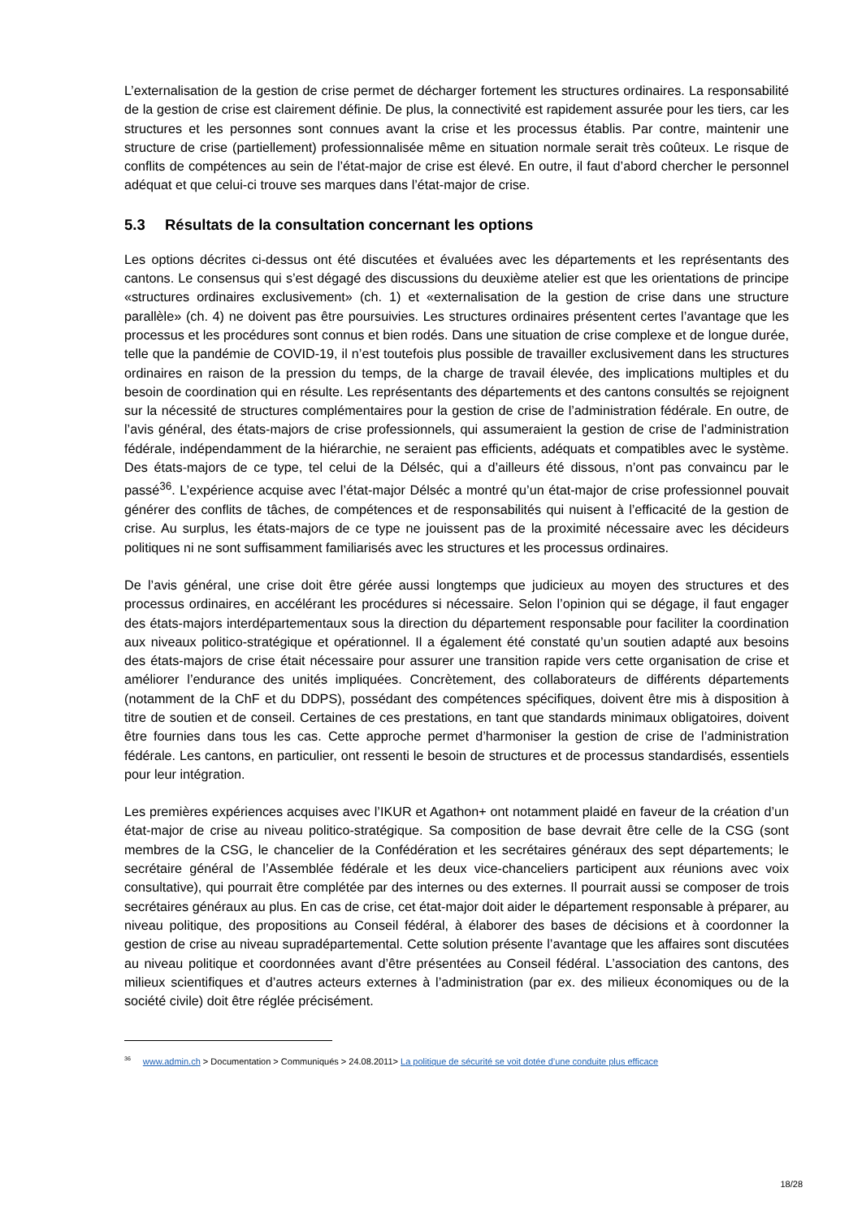L’externalisation de la gestion de crise permet de décharger fortement les structures ordinaires. La responsabilité de la gestion de crise est clairement définie. De plus, la connectivité est rapidement assurée pour les tiers, car les structures et les personnes sont connues avant la crise et les processus établis. Par contre, maintenir une structure de crise (partiellement) professionnalisée même en situation normale serait très coûteux. Le risque de conflits de compétences au sein de l’état-major de crise est élevé. En outre, il faut d’abord chercher le personnel adéquat et que celui-ci trouve ses marques dans l’état-major de crise.
5.3 Résultats de la consultation concernant les options
Les options décrites ci-dessus ont été discutées et évaluées avec les départements et les représentants des cantons. Le consensus qui s’est dégagé des discussions du deuxième atelier est que les orientations de principe «structures ordinaires exclusivement» (ch. 1) et «externalisation de la gestion de crise dans une structure parallèle» (ch. 4) ne doivent pas être poursuivies. Les structures ordinaires présentent certes l’avantage que les processus et les procédures sont connus et bien rodés. Dans une situation de crise complexe et de longue durée, telle que la pandémie de COVID-19, il n’est toutefois plus possible de travailler exclusivement dans les structures ordinaires en raison de la pression du temps, de la charge de travail élevée, des implications multiples et du besoin de coordination qui en résulte. Les représentants des départements et des cantons consultés se rejoignent sur la nécessité de structures complémentaires pour la gestion de crise de l’administration fédérale. En outre, de l’avis général, des états-majors de crise professionnels, qui assumeraient la gestion de crise de l’administration fédérale, indépendamment de la hiérarchie, ne seraient pas efficients, adéquats et compatibles avec le système. Des états-majors de ce type, tel celui de la Délséc, qui a d’ailleurs été dissous, n’ont pas convaincu par le passé<sup>36</sup>. L’expérience acquise avec l’état-major Délséc a montré qu’un état-major de crise professionnel pouvait générer des conflits de tâches, de compétences et de responsabilités qui nuisent à l’efficacité de la gestion de crise. Au surplus, les états-majors de ce type ne jouissent pas de la proximité nécessaire avec les décideurs politiques ni ne sont suffisamment familiarisés avec les structures et les processus ordinaires.
De l’avis général, une crise doit être gérée aussi longtemps que judicieux au moyen des structures et des processus ordinaires, en accélérant les procédures si nécessaire. Selon l’opinion qui se dégage, il faut engager des états-majors interdépartementaux sous la direction du département responsable pour faciliter la coordination aux niveaux politico-stratégique et opérationnel. Il a également été constaté qu’un soutien adapté aux besoins des états-majors de crise était nécessaire pour assurer une transition rapide vers cette organisation de crise et améliorer l’endurance des unités impliquées. Concrètement, des collaborateurs de différents départements (notamment de la ChF et du DDPS), possédant des compétences spécifiques, doivent être mis à disposition à titre de soutien et de conseil. Certaines de ces prestations, en tant que standards minimaux obligatoires, doivent être fournies dans tous les cas. Cette approche permet d’harmoniser la gestion de crise de l’administration fédérale. Les cantons, en particulier, ont ressenti le besoin de structures et de processus standardisés, essentiels pour leur intégration.
Les premières expériences acquises avec l’IKUR et Agathon+ ont notamment plaidé en faveur de la création d’un état-major de crise au niveau politico-stratégique. Sa composition de base devrait être celle de la CSG (sont membres de la CSG, le chancelier de la Confédération et les secrétaires généraux des sept départements; le secrétaire général de l’Assemblée fédérale et les deux vice-chanceliers participent aux réunions avec voix consultative), qui pourrait être complétée par des internes ou des externes. Il pourrait aussi se composer de trois secrétaires généraux au plus. En cas de crise, cet état-major doit aider le département responsable à préparer, au niveau politique, des propositions au Conseil fédéral, à élaborer des bases de décisions et à coordonner la gestion de crise au niveau supradépartemental. Cette solution présente l’avantage que les affaires sont discutées au niveau politique et coordonnées avant d’être présentées au Conseil fédéral. L’association des cantons, des milieux scientifiques et d’autres acteurs externes à l’administration (par ex. des milieux économiques ou de la société civile) doit être réglée précisément.
<sup>36</sup> www.admin.ch > Documentation > Communiqués > 24.08.2011> La politique de sécurité se voit dotée d’une conduite plus efficace
18/28